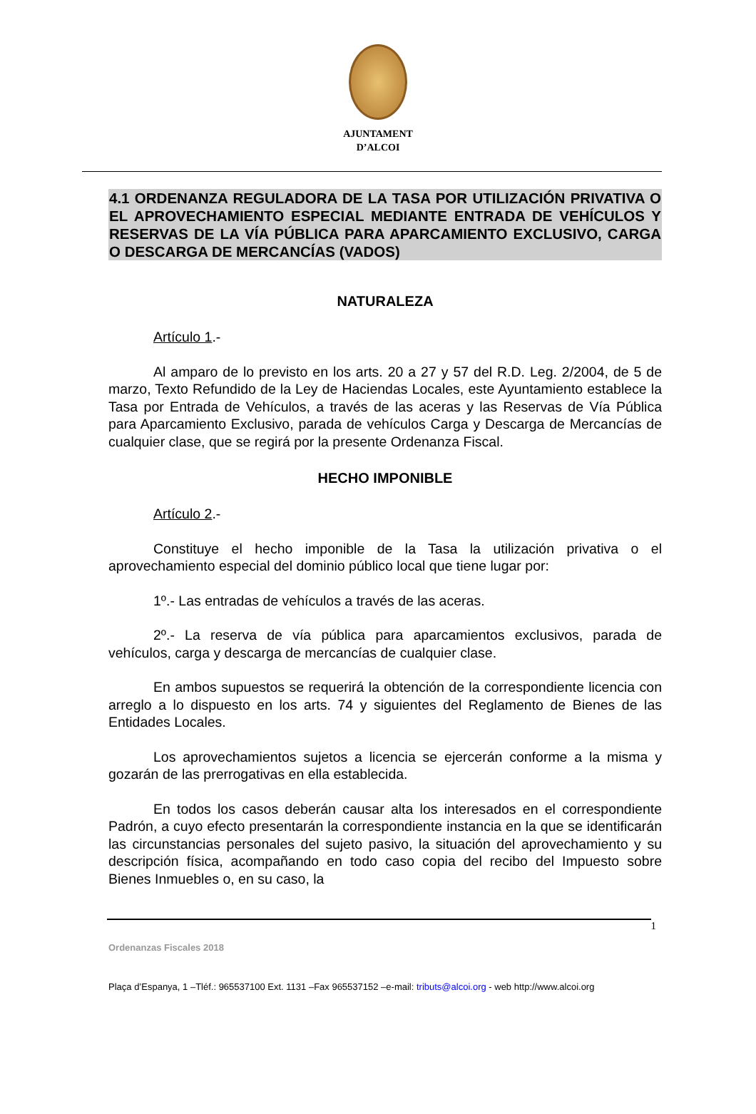AJUNTAMENT
D’ALCOI
4.1 ORDENANZA REGULADORA DE LA TASA POR UTILIZACIÓN PRIVATIVA O EL APROVECHAMIENTO ESPECIAL MEDIANTE ENTRADA DE VEHÍCULOS Y RESERVAS DE LA VÍA PÚBLICA PARA APARCAMIENTO EXCLUSIVO, CARGA O DESCARGA DE MERCANCÍAS (VADOS)
NATURALEZA
Artículo 1.-
Al amparo de lo previsto en los arts. 20 a 27 y 57 del R.D. Leg. 2/2004, de 5 de marzo, Texto Refundido de la Ley de Haciendas Locales, este Ayuntamiento establece la Tasa por Entrada de Vehículos, a través de las aceras y las Reservas de Vía Pública para Aparcamiento Exclusivo, parada de vehículos Carga y Descarga de Mercancías de cualquier clase, que se regirá por la presente Ordenanza Fiscal.
HECHO IMPONIBLE
Artículo 2.-
Constituye el hecho imponible de la Tasa la utilización privativa o el aprovechamiento especial del dominio público local que tiene lugar por:
1º.- Las entradas de vehículos a través de las aceras.
2º.- La reserva de vía pública para aparcamientos exclusivos, parada de vehículos, carga y descarga de mercancías de cualquier clase.
En ambos supuestos se requerirá la obtención de la correspondiente licencia con arreglo a lo dispuesto en los arts. 74 y siguientes del Reglamento de Bienes de las Entidades Locales.
Los aprovechamientos sujetos a licencia se ejercerán conforme a la misma y gozarán de las prerrogativas en ella establecida.
En todos los casos deberán causar alta los interesados en el correspondiente Padrón, a cuyo efecto presentarán la correspondiente instancia en la que se identificarán las circunstancias personales del sujeto pasivo, la situación del aprovechamiento y su descripción física, acompañando en todo caso copia del recibo del Impuesto sobre Bienes Inmuebles o, en su caso, la
1
Ordenanzas Fiscales 2018
Plaça d’Espanya, 1 –Tléf.: 965537100 Ext. 1131 –Fax 965537152 –e-mail: tributs@alcoi.org - web http://www.alcoi.org